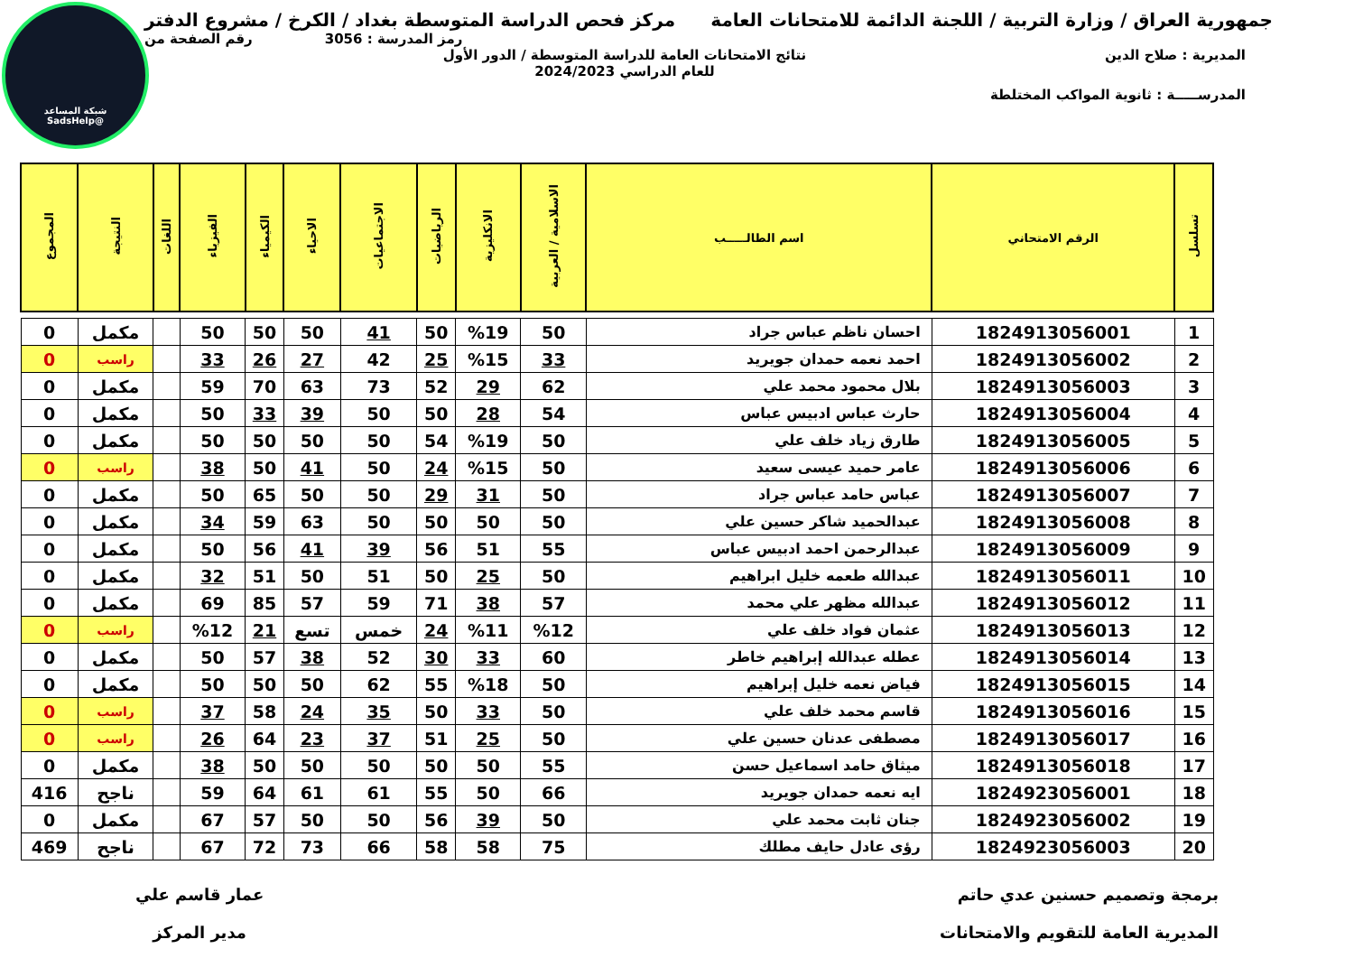شبكة المساعد
@SadsHelp
جمهورية العراق / وزارة التربية / اللجنة الدائمة للامتحانات العامة مركز فحص الدراسة المتوسطة بغداد / الكرخ / مشروع الدفتر
رمز المدرسة : 3056 رقم الصفحة من
المديرية : صلاح الدين نتائج الامتحانات العامة للدراسة المتوسطة / الدور الأول
للعام الدراسي 2024/2023
المدرســـــة : ثانوية المواكب المختلطة
| تسلسل | الرقم الامتحاني | اسم الطالـــــب | الاسلامية / العربية | الانكليزية | الرياضيات | الاجتماعيات | الاحياء | الكيمياء | الفيزياء | اللغات | النتيجة | المجموع |
| --- | --- | --- | --- | --- | --- | --- | --- | --- | --- | --- | --- | --- |
| 1 | 1824913056001 | احسان ناظم عباس جراد | 50 | %19 | 50 | 41 | 50 | 50 | 50 | | مكمل | 0 |
| 2 | 1824913056002 | احمد نعمه حمدان جويريد | 33 | %15 | 25 | 42 | 27 | 26 | 33 | | راسب | 0 |
| 3 | 1824913056003 | بلال محمود محمد علي | 62 | 29 | 52 | 73 | 63 | 70 | 59 | | مكمل | 0 |
| 4 | 1824913056004 | حارث عباس ادبيس عباس | 54 | 28 | 50 | 50 | 39 | 33 | 50 | | مكمل | 0 |
| 5 | 1824913056005 | طارق زياد خلف علي | 50 | %19 | 54 | 50 | 50 | 50 | 50 | | مكمل | 0 |
| 6 | 1824913056006 | عامر حميد عيسى سعيد | 50 | %15 | 24 | 50 | 41 | 50 | 38 | | راسب | 0 |
| 7 | 1824913056007 | عباس حامد عباس جراد | 50 | 31 | 29 | 50 | 50 | 65 | 50 | | مكمل | 0 |
| 8 | 1824913056008 | عبدالحميد شاكر حسين علي | 50 | 50 | 50 | 50 | 63 | 59 | 34 | | مكمل | 0 |
| 9 | 1824913056009 | عبدالرحمن احمد ادبيس عباس | 55 | 51 | 56 | 39 | 41 | 56 | 50 | | مكمل | 0 |
| 10 | 1824913056011 | عبدالله طعمه خليل ابراهيم | 50 | 25 | 50 | 51 | 50 | 51 | 32 | | مكمل | 0 |
| 11 | 1824913056012 | عبدالله مظهر علي محمد | 57 | 38 | 71 | 59 | 57 | 85 | 69 | | مكمل | 0 |
| 12 | 1824913056013 | عثمان فواد خلف علي | %12 | %11 | 24 | خمس | تسع | 21 | %12 | | راسب | 0 |
| 13 | 1824913056014 | عطله عبدالله إبراهيم خاطر | 60 | 33 | 30 | 52 | 38 | 57 | 50 | | مكمل | 0 |
| 14 | 1824913056015 | فياض نعمه خليل إبراهيم | 50 | %18 | 55 | 62 | 50 | 50 | 50 | | مكمل | 0 |
| 15 | 1824913056016 | قاسم محمد خلف علي | 50 | 33 | 50 | 35 | 24 | 58 | 37 | | راسب | 0 |
| 16 | 1824913056017 | مصطفى عدنان حسين علي | 50 | 25 | 51 | 37 | 23 | 64 | 26 | | راسب | 0 |
| 17 | 1824913056018 | ميثاق حامد اسماعيل حسن | 55 | 50 | 50 | 50 | 50 | 50 | 38 | | مكمل | 0 |
| 18 | 1824923056001 | ايه نعمه حمدان جويريد | 66 | 50 | 55 | 61 | 61 | 64 | 59 | | ناجح | 416 |
| 19 | 1824923056002 | جنان ثابت محمد علي | 50 | 39 | 56 | 50 | 50 | 57 | 67 | | مكمل | 0 |
| 20 | 1824923056003 | رؤى عادل حايف مطلك | 75 | 58 | 58 | 66 | 73 | 72 | 67 | | ناجح | 469 |
برمجة وتصميم حسنين عدي حاتم
المديرية العامة للتقويم والامتحانات
عمار قاسم علي
مدير المركز